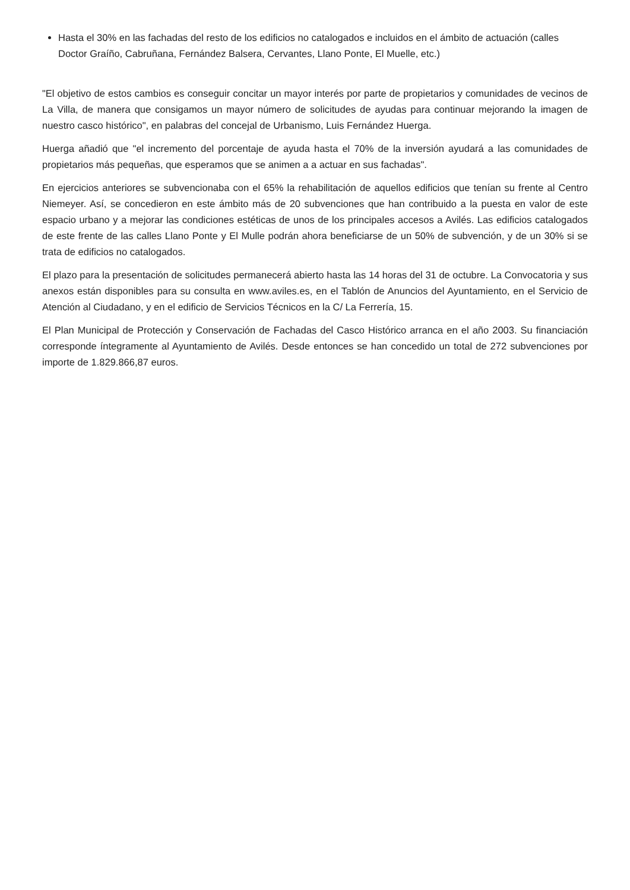Hasta el 30% en las fachadas del resto de los edificios no catalogados e incluidos en el ámbito de actuación (calles Doctor Graíño, Cabruñana, Fernández Balsera, Cervantes, Llano Ponte, El Muelle, etc.)
"El objetivo de estos cambios es conseguir concitar un mayor interés por parte de propietarios y comunidades de vecinos de La Villa, de manera que consigamos un mayor número de solicitudes de ayudas para continuar mejorando la imagen de nuestro casco histórico", en palabras del concejal de Urbanismo, Luis Fernández Huerga.
Huerga añadió que "el incremento del porcentaje de ayuda hasta el 70% de la inversión ayudará a las comunidades de propietarios más pequeñas, que esperamos que se animen a a actuar en sus fachadas".
En ejercicios anteriores se subvencionaba con el 65% la rehabilitación de aquellos edificios que tenían su frente al Centro Niemeyer. Así, se concedieron en este ámbito más de 20 subvenciones que han contribuido a la puesta en valor de este espacio urbano y a mejorar las condiciones estéticas de unos de los principales accesos a Avilés. Las edificios catalogados de este frente de las calles Llano Ponte y El Mulle podrán ahora beneficiarse de un 50% de subvención, y de un 30% si se trata de edificios no catalogados.
El plazo para la presentación de solicitudes permanecerá abierto hasta las 14 horas del 31 de octubre. La Convocatoria y sus anexos están disponibles para su consulta en www.aviles.es, en el Tablón de Anuncios del Ayuntamiento, en el Servicio de Atención al Ciudadano, y en el edificio de Servicios Técnicos en la C/ La Ferrería, 15.
El Plan Municipal de Protección y Conservación de Fachadas del Casco Histórico arranca en el año 2003. Su financiación corresponde íntegramente al Ayuntamiento de Avilés. Desde entonces se han concedido un total de 272 subvenciones por importe de 1.829.866,87 euros.